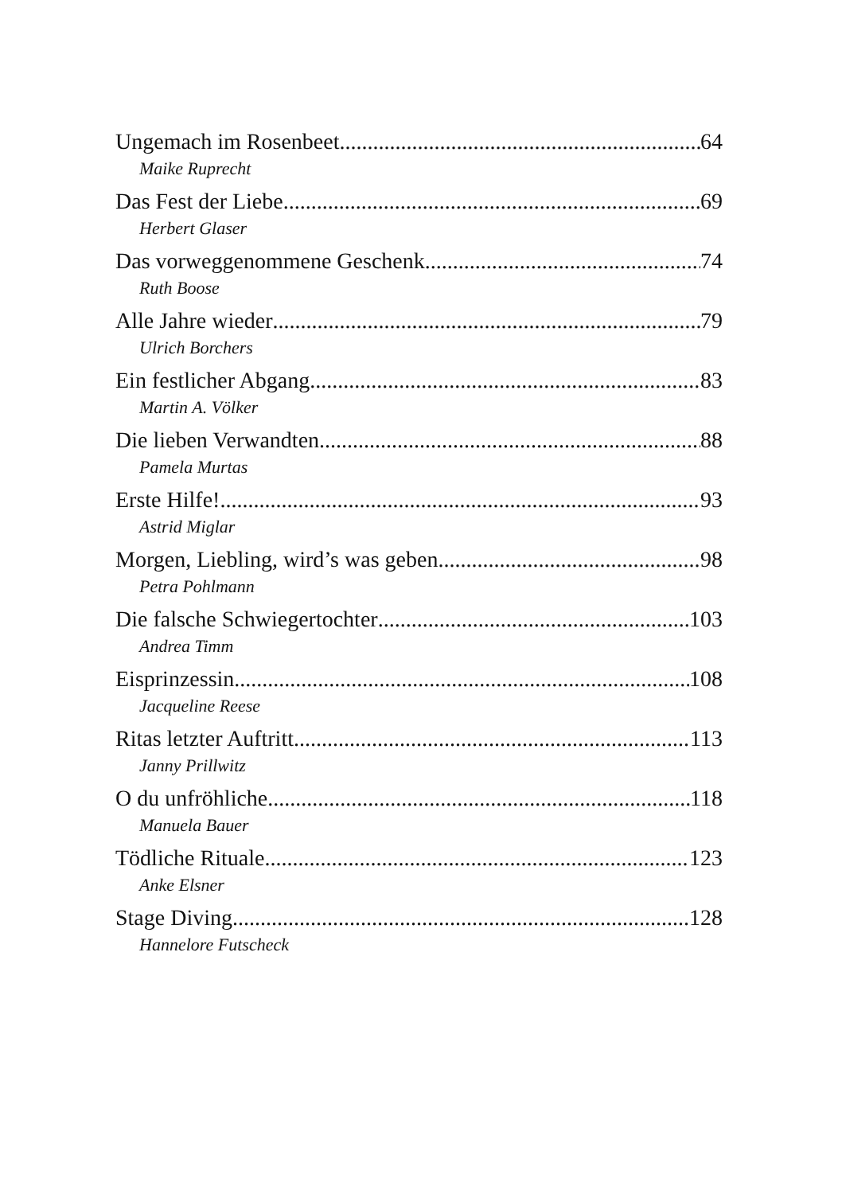Ungemach im Rosenbeet 64
Maike Ruprecht
Das Fest der Liebe 69
Herbert Glaser
Das vorweggenommene Geschenk 74
Ruth Boose
Alle Jahre wieder 79
Ulrich Borchers
Ein festlicher Abgang 83
Martin A. Völker
Die lieben Verwandten 88
Pamela Murtas
Erste Hilfe! 93
Astrid Miglar
Morgen, Liebling, wird’s was geben 98
Petra Pohlmann
Die falsche Schwiegertochter 103
Andrea Timm
Eisprinzessin 108
Jacqueline Reese
Ritas letzter Auftritt 113
Janny Prillwitz
O du unfröhliche 118
Manuela Bauer
Tödliche Rituale 123
Anke Elsner
Stage Diving 128
Hannelore Futscheck